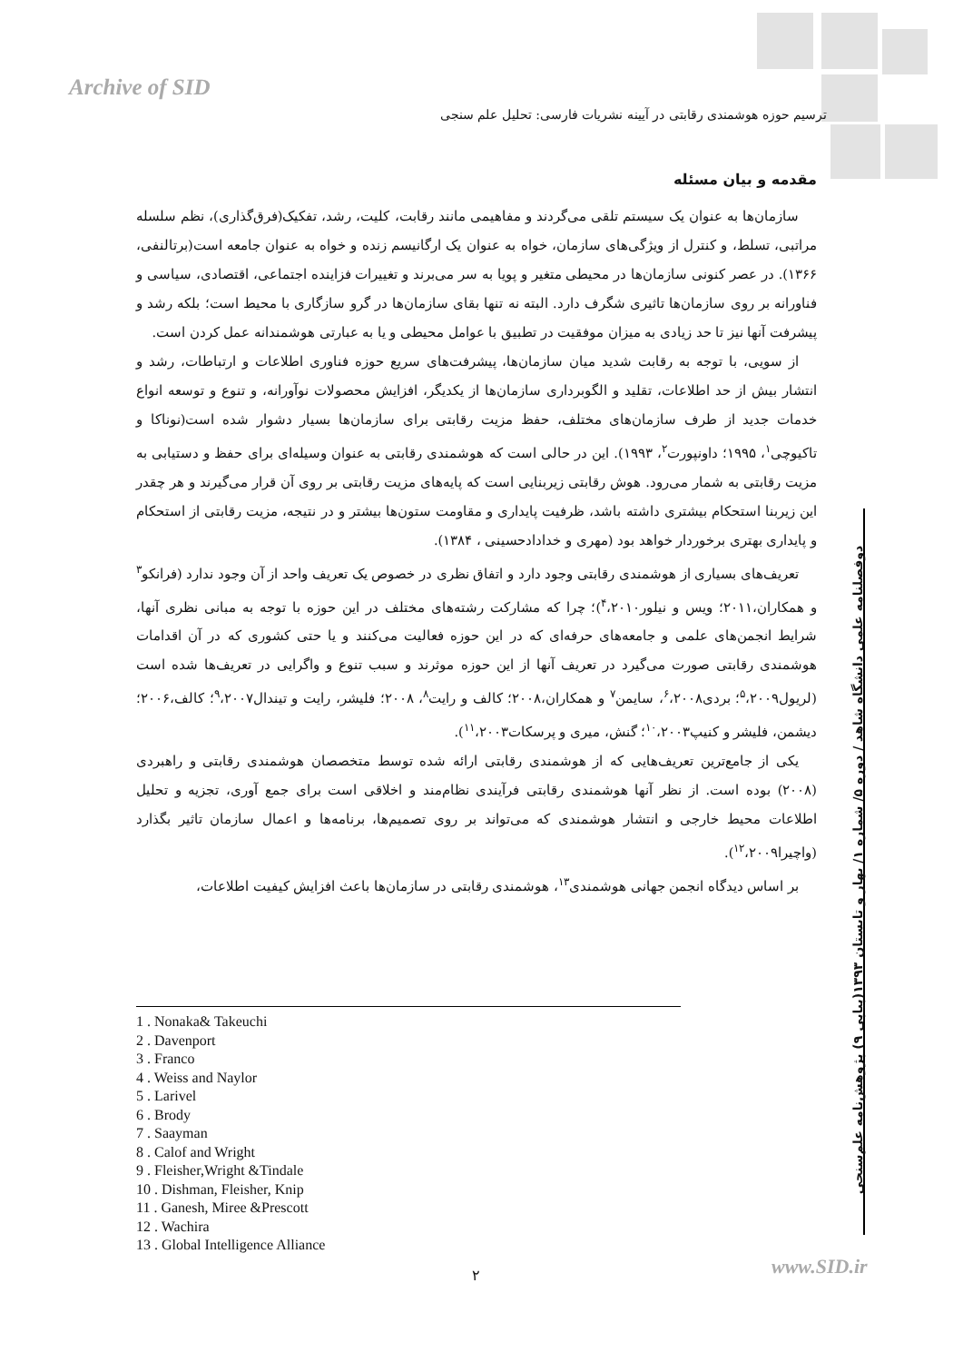Archive of SID
ترسیم حوزه هوشمندی رقابتی در آیینه نشریات فارسی: تحلیل علم سنجی
مقدمه و بیان مسئله
سازمان‌ها به عنوان یک سیستم تلقی می‌گردند و مفاهیمی مانند رقابت، کلیت، رشد، تفکیک(فرق‌گذاری)، نظم سلسله مراتبی، تسلط، و کنترل از ویژگی‌های سازمان، خواه به عنوان یک ارگانیسم زنده و خواه به عنوان جامعه است(برتالنفی، ۱۳۶۶). در عصر کنونی سازمان‌ها در محیطی متغیر و پویا به سر می‌برند و تغییرات فزاینده اجتماعی، اقتصادی، سیاسی و فناورانه بر روی سازمان‌ها تاثیری شگرف دارد. البته نه تنها بقای سازمان‌ها در گرو سازگاری با محیط است؛ بلکه رشد و پیشرفت آنها نیز تا حد زیادی به میزان موفقیت در تطبیق با عوامل محیطی و یا به عبارتی هوشمندانه عمل کردن است.
از سویی، با توجه به رقابت شدید میان سازمان‌ها، پیشرفت‌های سریع حوزه فناوری اطلاعات و ارتباطات، رشد و انتشار بیش از حد اطلاعات، تقلید و الگوبرداری سازمان‌ها از یکدیگر، افزایش محصولات نوآورانه، و تنوع و توسعه انواع خدمات جدید از طرف سازمان‌های مختلف، حفظ مزیت رقابتی برای سازمان‌ها بسیار دشوار شده است(نوناکا و تاکیوچی<sup>۱</sup>، ۱۹۹۵؛ داونپورت<sup>۲</sup>، ۱۹۹۳). این در حالی است که هوشمندی رقابتی به عنوان وسیله‌ای برای حفظ و دستیابی به مزیت رقابتی به شمار می‌رود. هوش رقابتی زیربنایی است که پایه‌های مزیت رقابتی بر روی آن قرار می‌گیرند و هر چقدر این زیربنا استحکام بیشتری داشته باشد، ظرفیت پایداری و مقاومت ستون‌ها بیشتر و در نتیجه، مزیت رقابتی از استحکام و پایداری بهتری برخوردار خواهد بود (مهری و خدادادحسینی ، ۱۳۸۴).
تعریف‌های بسیاری از هوشمندی رقابتی وجود دارد و اتفاق نظری در خصوص یک تعریف واحد از آن وجود ندارد (فرانکو<sup>۳</sup> و همکاران،۲۰۱۱؛ ویس و نیلور<sup>۴</sup>،۲۰۱۰)؛ چرا که مشارکت رشته‌های مختلف در این حوزه با توجه به مبانی نظری آنها، شرایط انجمن‌های علمی و جامعه‌های حرفه‌ای که در این حوزه فعالیت می‌کنند و یا حتی کشوری که در آن اقدامات هوشمندی رقابتی صورت می‌گیرد در تعریف آنها از این حوزه موثرند و سبب تنوع و واگرایی در تعریف‌ها شده است (لریول<sup>۵</sup>،۲۰۰۹؛ بردی<sup>۶</sup>،۲۰۰۸، سایمن<sup>۷</sup> و همکاران،۲۰۰۸؛ کالف و رایت<sup>۸</sup>، ۲۰۰۸؛ فلیشر، رایت و تیندال<sup>۹</sup>،۲۰۰۷؛ کالف،۲۰۰۶؛ دیشمن، فلیشر و کنیپ<sup>۱۰</sup>،۲۰۰۳؛ گنش، میری و پرسکات<sup>۱۱</sup>،۲۰۰۳).
یکی از جامع‌ترین تعریف‌هایی که از هوشمندی رقابتی ارائه شده توسط متخصصان هوشمندی رقابتی و راهبردی (۲۰۰۸) بوده است. از نظر آنها هوشمندی رقابتی فرآیندی نظام‌مند و اخلاقی است برای جمع آوری، تجزیه و تحلیل اطلاعات محیط خارجی و انتشار هوشمندی که می‌تواند بر روی تصمیم‌ها، برنامه‌ها و اعمال سازمان تاثیر بگذارد (واچیرا<sup>۱۲</sup>،۲۰۰۹).
بر اساس دیدگاه انجمن جهانی هوشمندی<sup>۱۳</sup>، هوشمندی رقابتی در سازمان‌ها باعث افزایش کیفیت اطلاعات،
1 . Nonaka& Takeuchi
2 . Davenport
3 . Franco
4 . Weiss and Naylor
5 . Larivel
6 . Brody
7 . Saayman
8 . Calof and Wright
9 . Fleisher,Wright &Tindale
10 . Dishman, Fleisher, Knip
11 . Ganesh, Miree &Prescott
12 . Wachira
13 . Global Intelligence Alliance
دوفصلنامه علمی دانشگاه شاهد / دوره ۵/ شماره ۱/ بهار و تابستان ۱۳۹۳(پیاپی ۹) پژوهش‌نامه علم‌سنجی
۲ www.SID.ir